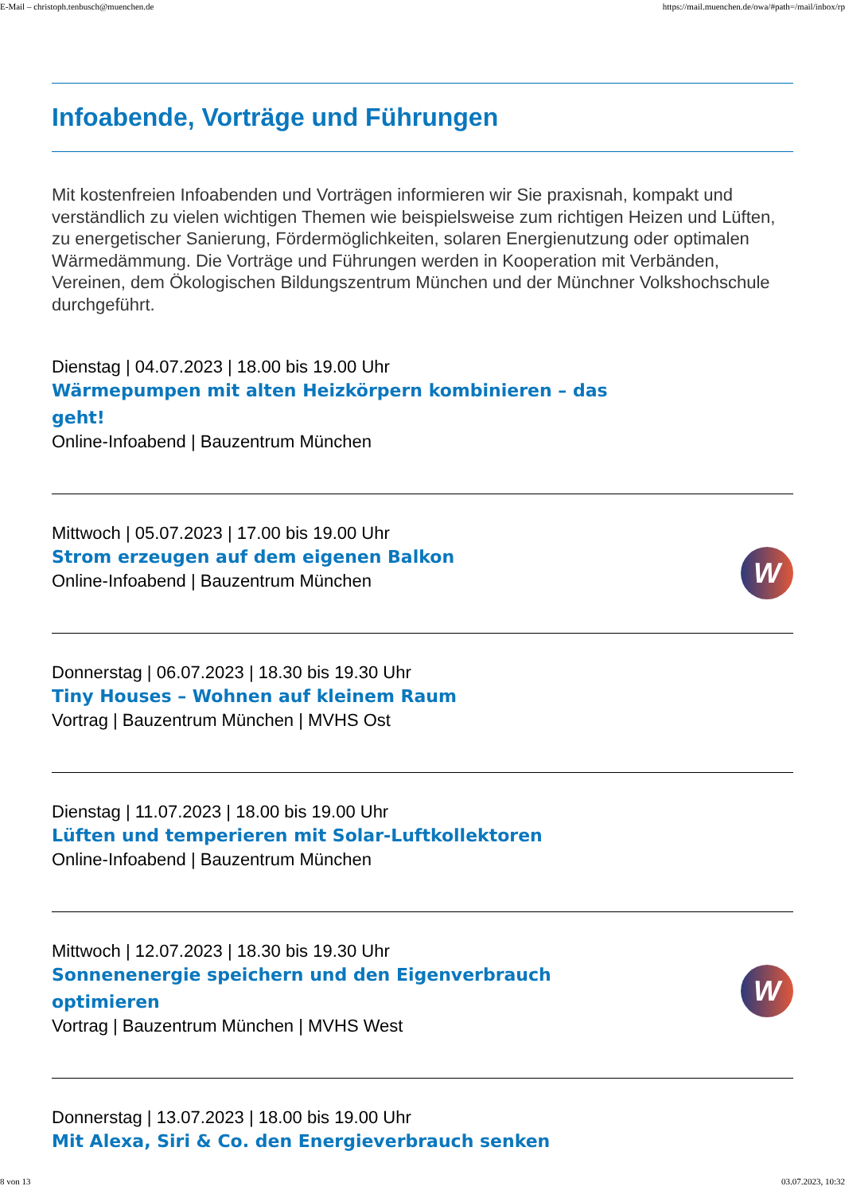E-Mail – christoph.tenbusch@muenchen.de https://mail.muenchen.de/owa/#path=/mail/inbox/rp
Infoabende, Vorträge und Führungen
Mit kostenfreien Infoabenden und Vorträgen informieren wir Sie praxisnah, kompakt und verständlich zu vielen wichtigen Themen wie beispielsweise zum richtigen Heizen und Lüften, zu energetischer Sanierung, Fördermöglichkeiten, solaren Energienutzung oder optimalen Wärmedämmung. Die Vorträge und Führungen werden in Kooperation mit Verbänden, Vereinen, dem Ökologischen Bildungszentrum München und der Münchner Volkshochschule durchgeführt.
Dienstag | 04.07.2023 | 18.00 bis 19.00 Uhr
Wärmepumpen mit alten Heizkörpern kombinieren – das geht!
Online-Infoabend | Bauzentrum München
Mittwoch | 05.07.2023 | 17.00 bis 19.00 Uhr
Strom erzeugen auf dem eigenen Balkon
Online-Infoabend | Bauzentrum München
W
Donnerstag | 06.07.2023 | 18.30 bis 19.30 Uhr
Tiny Houses – Wohnen auf kleinem Raum
Vortrag | Bauzentrum München | MVHS Ost
Dienstag | 11.07.2023 | 18.00 bis 19.00 Uhr
Lüften und temperieren mit Solar-Luftkollektoren
Online-Infoabend | Bauzentrum München
Mittwoch | 12.07.2023 | 18.30 bis 19.30 Uhr
Sonnenenergie speichern und den Eigenverbrauch optimieren
Vortrag | Bauzentrum München | MVHS West
W
Donnerstag | 13.07.2023 | 18.00 bis 19.00 Uhr
Mit Alexa, Siri & Co. den Energieverbrauch senken
8 von 13 03.07.2023, 10:32